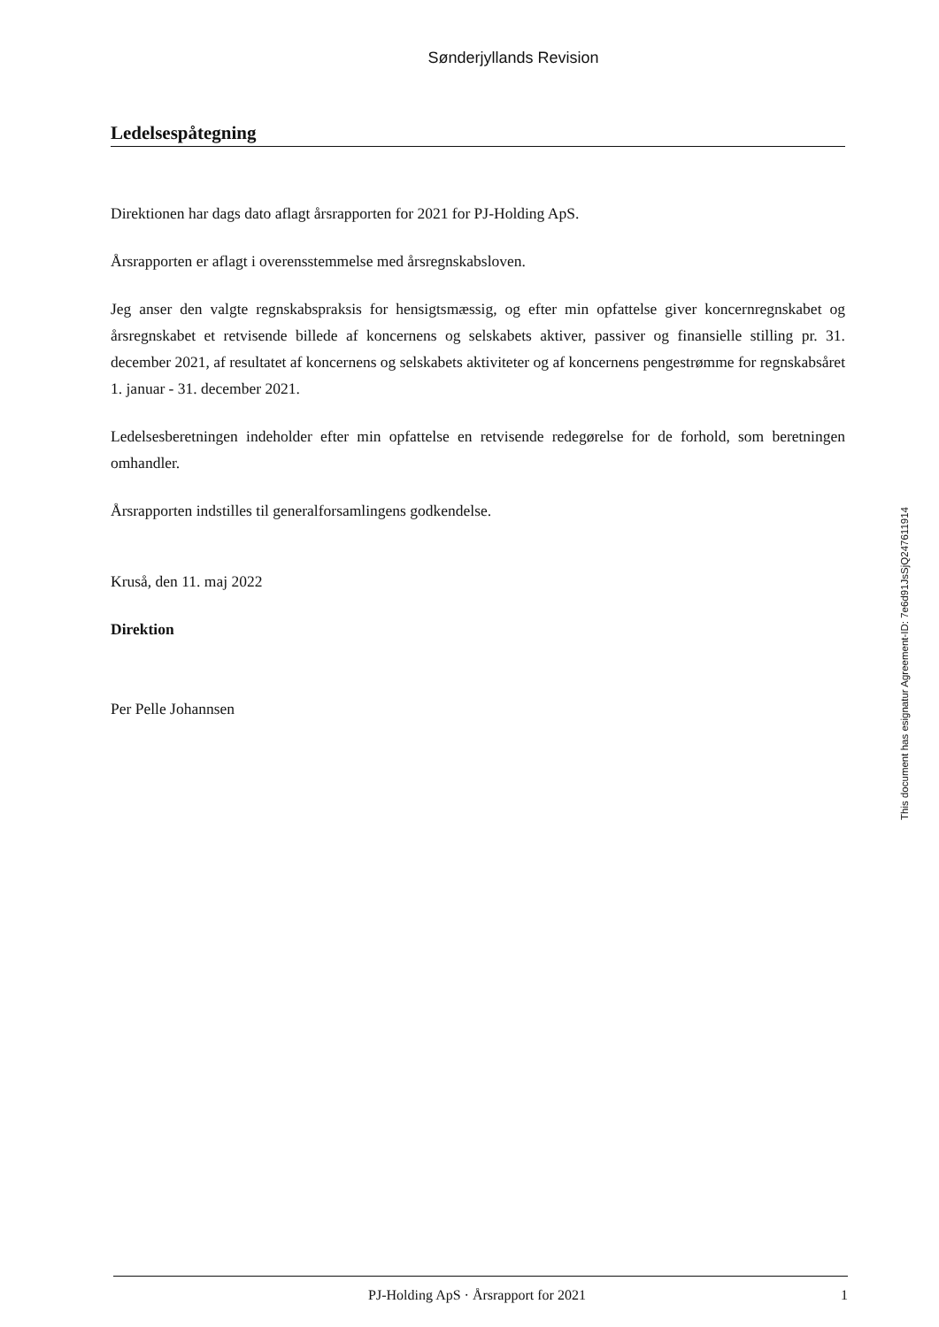Sønderjyllands Revision
Ledelsespåtegning
Direktionen har dags dato aflagt årsrapporten for 2021 for PJ-Holding ApS.
Årsrapporten er aflagt i overensstemmelse med årsregnskabsloven.
Jeg anser den valgte regnskabspraksis for hensigtsmæssig, og efter min opfattelse giver koncernregnskabet og årsregnskabet et retvisende billede af koncernens og selskabets aktiver, passiver og finansielle stilling pr. 31. december 2021, af resultatet af koncernens og selskabets aktiviteter og af koncernens pengestrømme for regnskabsåret 1. januar - 31. december 2021.
Ledelsesberetningen indeholder efter min opfattelse en retvisende redegørelse for de forhold, som beretningen omhandler.
Årsrapporten indstilles til generalforsamlingens godkendelse.
Kruså, den 11. maj 2022
Direktion
Per Pelle Johannsen
This document has esignatur Agreement-ID: 7e6d91JsSjQ247611914
PJ-Holding ApS · Årsrapport for 2021 1